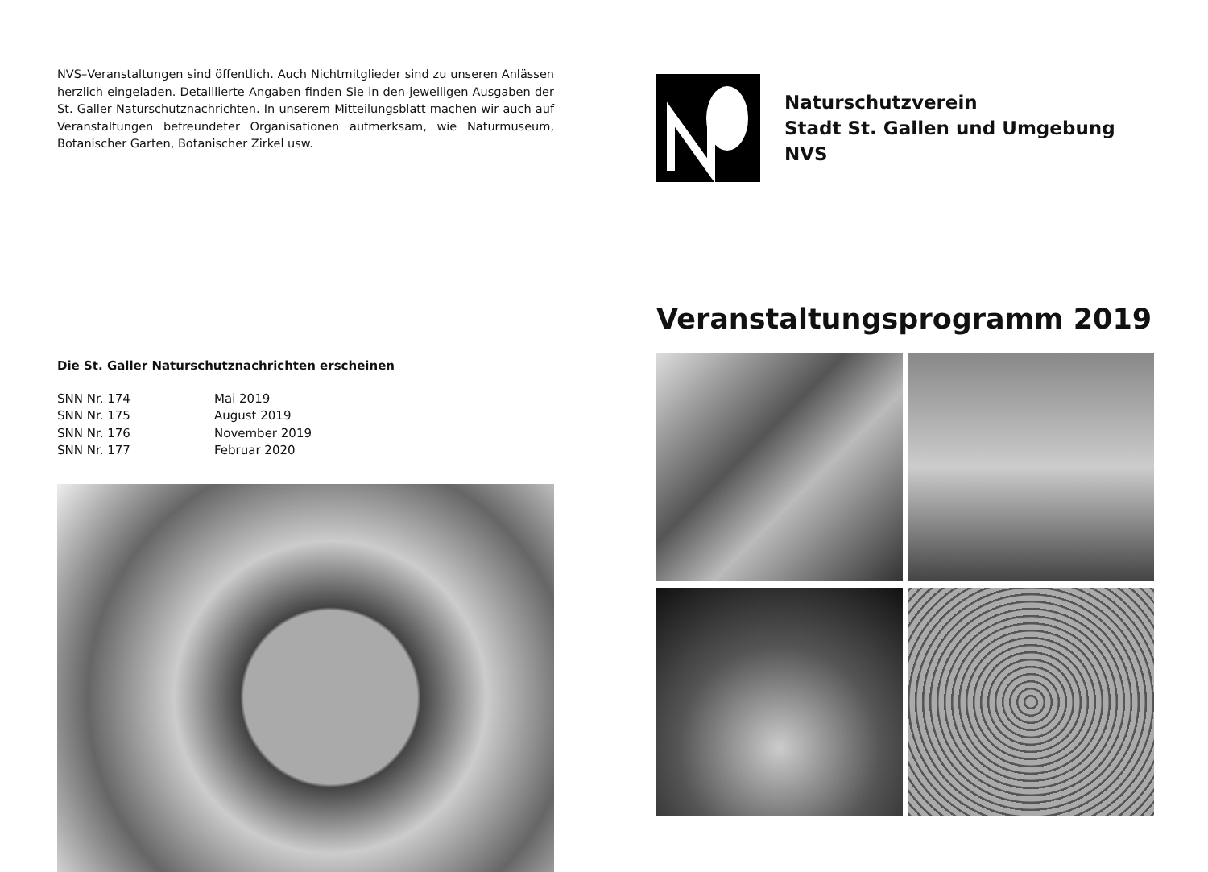NVS–Veranstaltungen sind öffentlich. Auch Nichtmitglieder sind zu unseren Anlässen herzlich eingeladen. Detaillierte Angaben finden Sie in den jeweiligen Ausgaben der St. Galler Naturschutznachrichten. In unserem Mitteilungsblatt machen wir auch auf Veranstaltungen befreundeter Organisationen aufmerksam, wie Naturmuseum, Botanischer Garten, Botanischer Zirkel usw.
Die St. Galler Naturschutznachrichten erscheinen
SNN Nr. 174 Mai 2019 SNN Nr. 175 August 2019 SNN Nr. 176 November 2019 SNN Nr. 177 Februar 2020
Naturschutzverein
Stadt St. Gallen und Umgebung
NVS
Veranstaltungsprogramm 2019